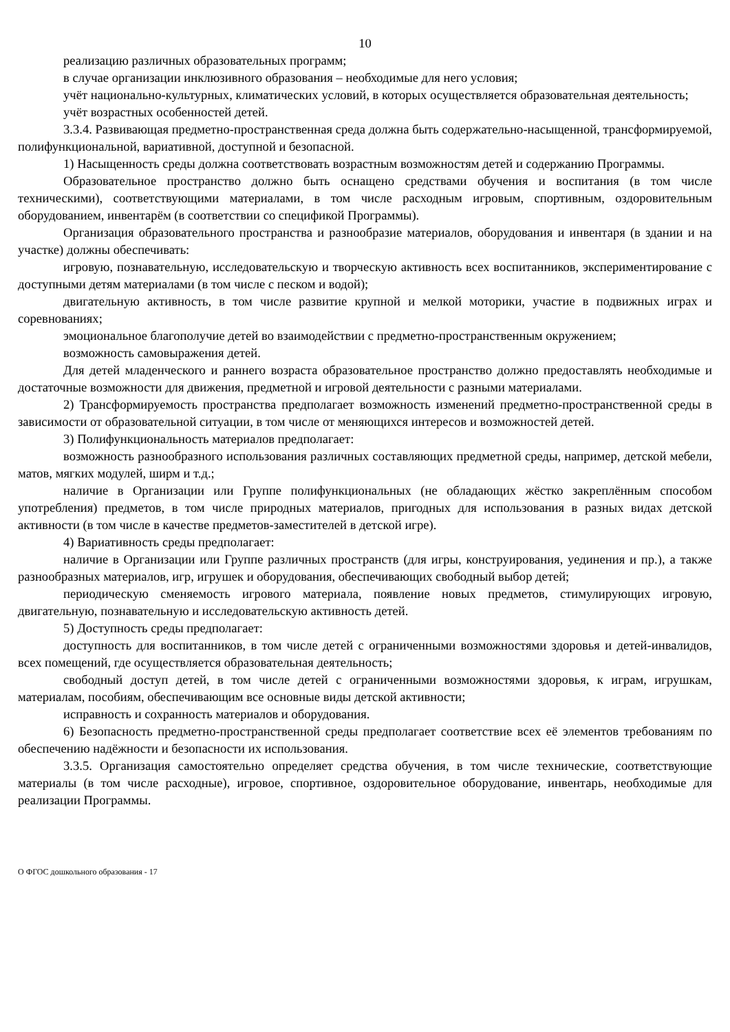10
реализацию различных образовательных программ;
в случае организации инклюзивного образования – необходимые для него условия;
учёт национально-культурных, климатических условий, в которых осуществляется образовательная деятельность;
учёт возрастных особенностей детей.
3.3.4. Развивающая предметно-пространственная среда должна быть содержательно-насыщенной, трансформируемой, полифункциональной, вариативной, доступной и безопасной.
1) Насыщенность среды должна соответствовать возрастным возможностям детей и содержанию Программы.
Образовательное пространство должно быть оснащено средствами обучения и воспитания (в том числе техническими), соответствующими материалами, в том числе расходным игровым, спортивным, оздоровительным оборудованием, инвентарём (в соответствии со спецификой Программы).
Организация образовательного пространства и разнообразие материалов, оборудования и инвентаря (в здании и на участке) должны обеспечивать:
игровую, познавательную, исследовательскую и творческую активность всех воспитанников, экспериментирование с доступными детям материалами (в том числе с песком и водой);
двигательную активность, в том числе развитие крупной и мелкой моторики, участие в подвижных играх и соревнованиях;
эмоциональное благополучие детей во взаимодействии с предметно-пространственным окружением;
возможность самовыражения детей.
Для детей младенческого и раннего возраста образовательное пространство должно предоставлять необходимые и достаточные возможности для движения, предметной и игровой деятельности с разными материалами.
2) Трансформируемость пространства предполагает возможность изменений предметно-пространственной среды в зависимости от образовательной ситуации, в том числе от меняющихся интересов и возможностей детей.
3) Полифункциональность материалов предполагает:
возможность разнообразного использования различных составляющих предметной среды, например, детской мебели, матов, мягких модулей, ширм и т.д.;
наличие в Организации или Группе полифункциональных (не обладающих жёстко закреплённым способом употребления) предметов, в том числе природных материалов, пригодных для использования в разных видах детской активности (в том числе в качестве предметов-заместителей в детской игре).
4) Вариативность среды предполагает:
наличие в Организации или Группе различных пространств (для игры, конструирования, уединения и пр.), а также разнообразных материалов, игр, игрушек и оборудования, обеспечивающих свободный выбор детей;
периодическую сменяемость игрового материала, появление новых предметов, стимулирующих игровую, двигательную, познавательную и исследовательскую активность детей.
5) Доступность среды предполагает:
доступность для воспитанников, в том числе детей с ограниченными возможностями здоровья и детей-инвалидов, всех помещений, где осуществляется образовательная деятельность;
свободный доступ детей, в том числе детей с ограниченными возможностями здоровья, к играм, игрушкам, материалам, пособиям, обеспечивающим все основные виды детской активности;
исправность и сохранность материалов и оборудования.
6) Безопасность предметно-пространственной среды предполагает соответствие всех её элементов требованиям по обеспечению надёжности и безопасности их использования.
3.3.5. Организация самостоятельно определяет средства обучения, в том числе технические, соответствующие материалы (в том числе расходные), игровое, спортивное, оздоровительное оборудование, инвентарь, необходимые для реализации Программы.
О ФГОС дошкольного образования - 17